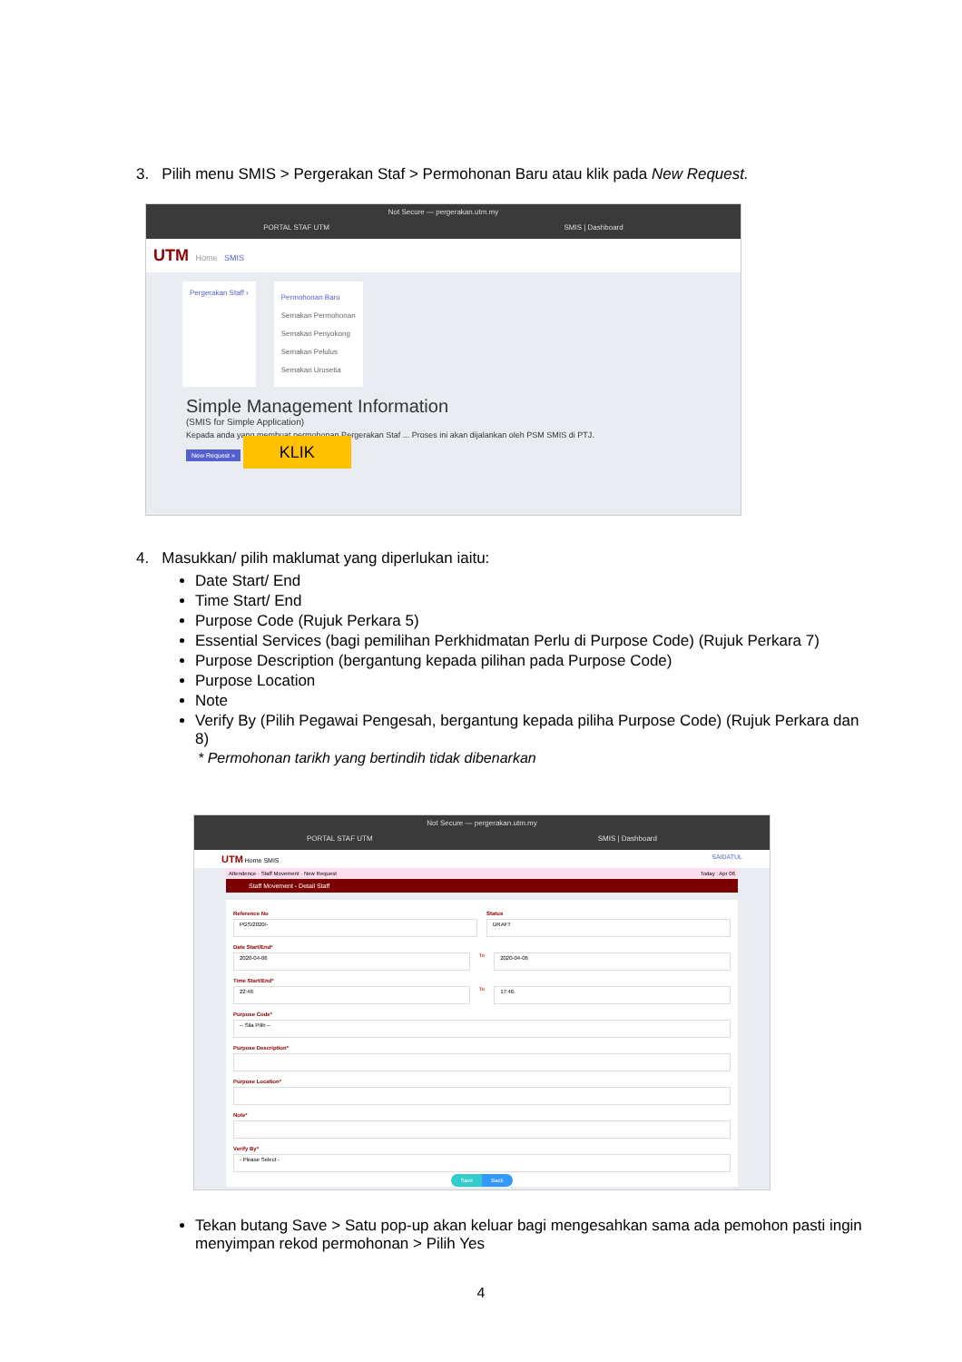3. Pilih menu SMIS > Pergerakan Staf > Permohonan Baru atau klik pada New Request.
Not Secure — pergerakan.utm.my
PORTAL STAF UTM SMIS | Dashboard
UTM Home SMIS
Pergerakan Staff ›
Permohonan Baru
Semakan Permohonan
Semakan Penyokong
Semakan Pelulus
Semakan Urusetia
Simple Management Information
(SMIS for Simple Application)
Kepada anda yang membuat permohonan Pergerakan Staf ... Proses ini akan dijalankan oleh PSM SMIS di PTJ.
New Request » KLIK
4. Masukkan/ pilih maklumat yang diperlukan iaitu:
Date Start/ End
Time Start/ End
Purpose Code (Rujuk Perkara 5)
Essential Services (bagi pemilihan Perkhidmatan Perlu di Purpose Code) (Rujuk Perkara 7)
Purpose Description (bergantung kepada pilihan pada Purpose Code)
Purpose Location
Note
Verify By (Pilih Pegawai Pengesah, bergantung kepada piliha Purpose Code) (Rujuk Perkara dan 8)
* Permohonan tarikh yang bertindih tidak dibenarkan
Not Secure — pergerakan.utm.my
PORTAL STAF UTM SMIS | Dashboard
UTM Home SMIS SAIDATUL
Attendence · Staff Movement · New Request Today : Apr 06
Staff Movement - Detail Staff
Reference No
PGS/2020/-
Status
DRAFT
Date Start/End*
2020-04-06
To
2020-04-06
Time Start/End*
22:46
To
17:46
Purpose Code*
-- Sila Pilih --
Purpose Description*
Purpose Location*
Note*
Verify By*
- Please Select -
Save Back
Tekan butang Save > Satu pop-up akan keluar bagi mengesahkan sama ada pemohon pasti ingin menyimpan rekod permohonan > Pilih Yes
4